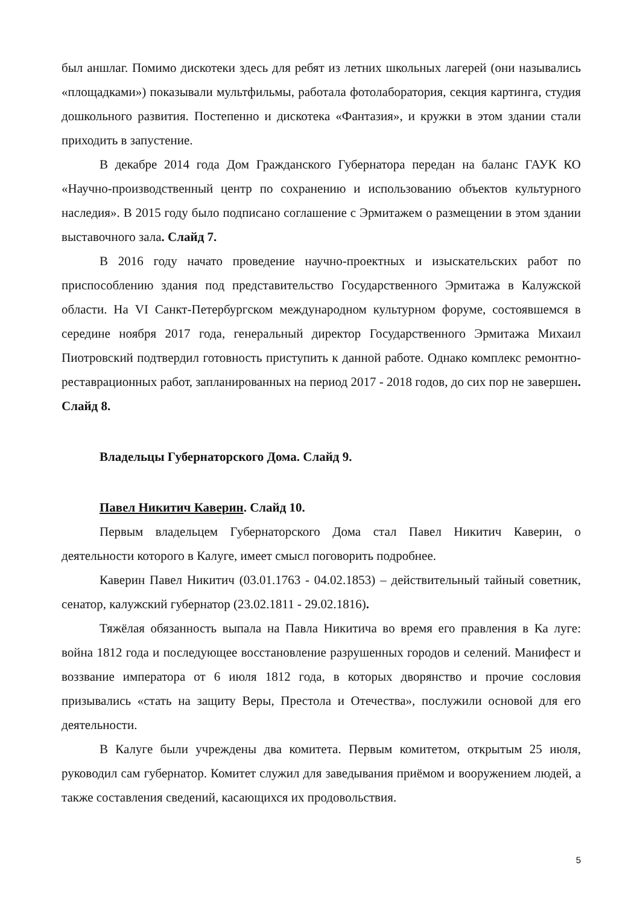был аншлаг. Помимо дискотеки здесь для ребят из летних школьных лагерей (они назывались «площадками») показывали мультфильмы, работала фотолаборатория, секция картинга, студия дошкольного развития. Постепенно и дискотека «Фантазия», и кружки в этом здании стали приходить в запустение.
В декабре 2014 года Дом Гражданского Губернатора передан на баланс ГАУК КО «Научно-производственный центр по сохранению и использованию объектов культурного наследия». В 2015 году было подписано соглашение с Эрмитажем о размещении в этом здании выставочного зала. Слайд 7.
В 2016 году начато проведение научно-проектных и изыскательских работ по приспособлению здания под представительство Государственного Эрмитажа в Калужской области. На VI Санкт-Петербургском международном культурном форуме, состоявшемся в середине ноября 2017 года, генеральный директор Государственного Эрмитажа Михаил Пиотровский подтвердил готовность приступить к данной работе. Однако комплекс ремонтно-реставрационных работ, запланированных на период 2017 - 2018 годов, до сих пор не завершен. Слайд 8.
Владельцы Губернаторского Дома. Слайд 9.
Павел Никитич Каверин. Слайд 10.
Первым владельцем Губернаторского Дома стал Павел Никитич Каверин, о деятельности которого в Калуге, имеет смысл поговорить подробнее.
Каверин Павел Никитич (03.01.1763 - 04.02.1853) – действительный тайный советник, сенатор, калужский губернатор (23.02.1811 - 29.02.1816).
Тяжёлая обязанность выпала на Павла Никитича во время его правления в Ка луге: война 1812 года и последующее восстановление разрушенных городов и селений. Манифест и воззвание императора от 6 июля 1812 года, в которых дворянство и прочие сословия призывались «стать на защиту Веры, Престола и Отечества», послужили основой для его деятельности.
В Калуге были учреждены два комитета. Первым комитетом, открытым 25 июля, руководил сам губернатор. Комитет служил для заведывания приёмом и вооружением людей, а также составления сведений, касающихся их продовольствия.
5